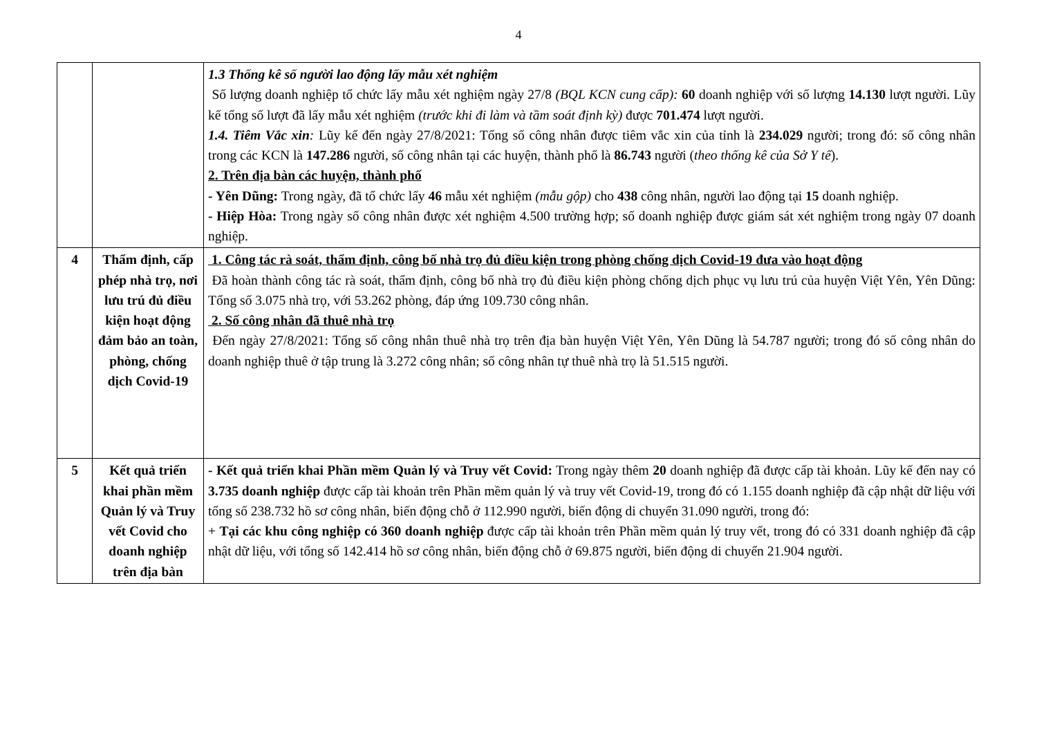4
| | | 1.3 Thống kê số người lao động lấy mẫu xét nghiệm Số lượng doanh nghiệp tổ chức lấy mẫu xét nghiệm ngày 27/8 (BQL KCN cung cấp): 60 doanh nghiệp với số lượng 14.130 lượt người. Lũy kế tổng số lượt đã lấy mẫu xét nghiệm (trước khi đi làm và tầm soát định kỳ) được 701.474 lượt người. 1.4. Tiêm Vắc xin : Lũy kế đến ngày 27/8/2021: Tổng số công nhân được tiêm vắc xin của tỉnh là 234.029 người; trong đó: số công nhân trong các KCN là 147.286 người, số công nhân tại các huyện, thành phố là 86.743 người ( theo thống kê của Sở Y tế ). 2. Trên địa bàn các huyện, thành phố - Yên Dũng: Trong ngày, đã tổ chức lấy 46 mẫu xét nghiệm (mẫu gộp) cho 438 công nhân, người lao động tại 15 doanh nghiệp. - Hiệp Hòa: Trong ngày số công nhân được xét nghiệm 4.500 trường hợp; số doanh nghiệp được giám sát xét nghiệm trong ngày 07 doanh nghiệp. |
| 4 | Thẩm định, cấp phép nhà trọ, nơi lưu trú đủ điều kiện hoạt động đảm bảo an toàn, phòng, chống dịch Covid-19 | 1. Công tác rà soát, thẩm định, công bố nhà trọ đủ điều kiện trong phòng chống dịch Covid-19 đưa vào hoạt động Đã hoàn thành công tác rà soát, thẩm định, công bố nhà trọ đủ điều kiện phòng chống dịch phục vụ lưu trú của huyện Việt Yên, Yên Dũng: Tổng số 3.075 nhà trọ, với 53.262 phòng, đáp ứng 109.730 công nhân. 2. Số công nhân đã thuê nhà trọ Đến ngày 27/8/2021: Tổng số công nhân thuê nhà trọ trên địa bàn huyện Việt Yên, Yên Dũng là 54.787 người; trong đó số công nhân do doanh nghiệp thuê ở tập trung là 3.272 công nhân; số công nhân tự thuê nhà trọ là 51.515 người. |
| 5 | Kết quả triển khai phần mềm Quản lý và Truy vết Covid cho doanh nghiệp trên địa bàn | - Kết quả triển khai Phần mềm Quản lý và Truy vết Covid: Trong ngày thêm 20 doanh nghiệp đã được cấp tài khoản. Lũy kế đến nay có 3.735 doanh nghiệp được cấp tài khoản trên Phần mềm quản lý và truy vết Covid-19, trong đó có 1.155 doanh nghiệp đã cập nhật dữ liệu với tổng số 238.732 hồ sơ công nhân, biến động chỗ ở 112.990 người, biến động di chuyển 31.090 người, trong đó: + Tại các khu công nghiệp có 360 doanh nghiệp được cấp tài khoản trên Phần mềm quản lý truy vết, trong đó có 331 doanh nghiệp đã cập nhật dữ liệu, với tổng số 142.414 hồ sơ công nhân, biến động chỗ ở 69.875 người, biến động di chuyển 21.904 người. |